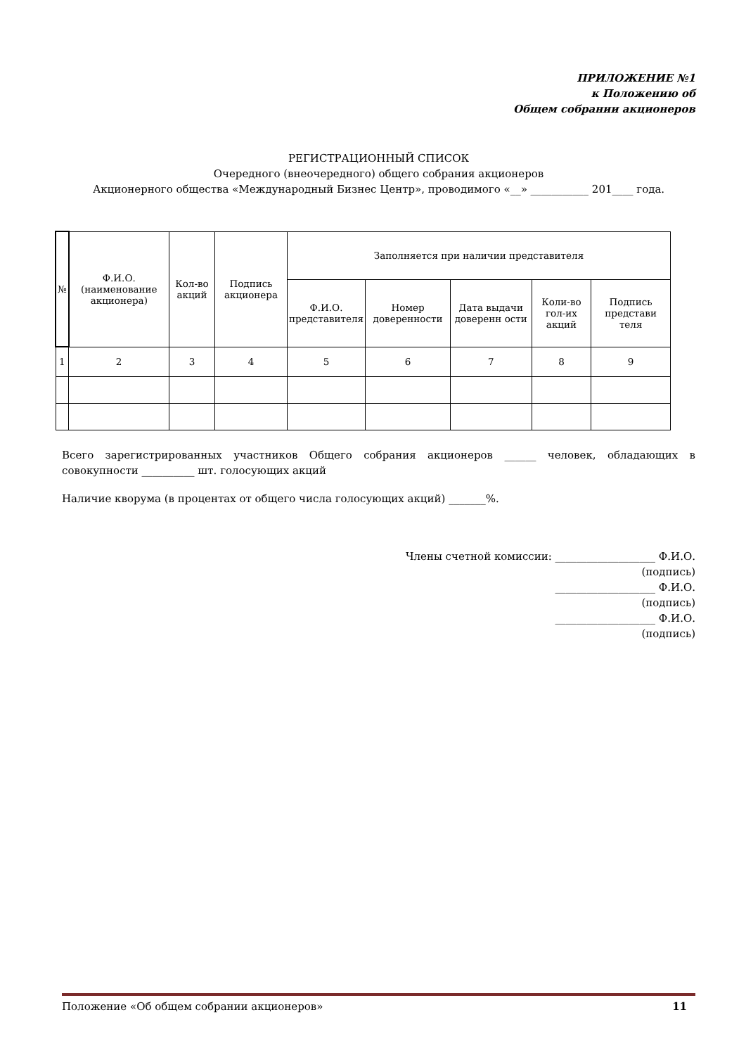ПРИЛОЖЕНИЕ №1
к Положению об
Общем собрании акционеров
РЕГИСТРАЦИОННЫЙ СПИСОК
Очередного (внеочередного) общего собрания акционеров
Акционерного общества «Международный Бизнес Центр», проводимого «__» ___________ 201____ года.
| № | Ф.И.О. (наименование акционера) | Кол-во акций | Подпись акционера | Заполняется при наличии представителя | | | | |
| --- | --- | --- | --- | --- | --- | --- | --- | --- |
| | | | | Ф.И.О. представителя | Номер доверенности | Дата выдачи доверенн ости | Коли-во гол-их акций | Подпись представи теля |
| 1 | 2 | 3 | 4 | 5 | 6 | 7 | 8 | 9 |
Всего зарегистрированных участников Общего собрания акционеров ______ человек, обладающих в совокупности __________ шт. голосующих акций
Наличие кворума (в процентах от общего числа голосующих акций) _______%.
Члены счетной комиссии: ___________________ Ф.И.О.
(подпись)
___________________ Ф.И.О.
(подпись)
___________________ Ф.И.О.
(подпись)
Положение «Об общем собрании акционеров» 11